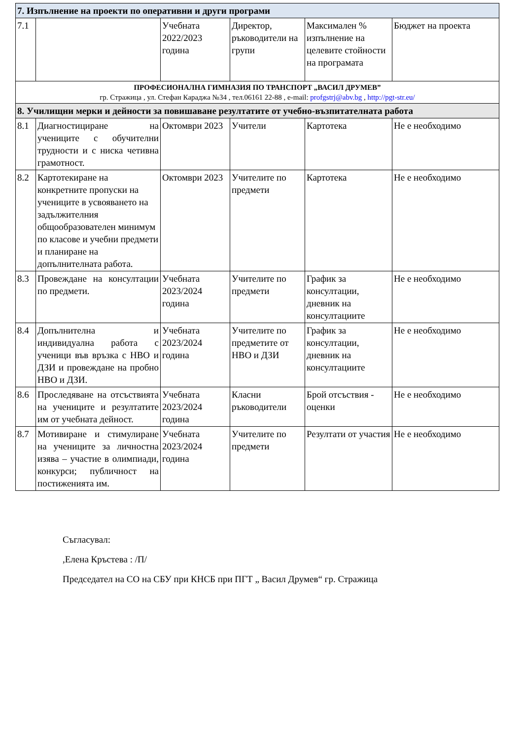| 7. Изпълнение на проекти по оперативни и други програми | | | | | |
| 7.1 | | Учебната 2022/2023 година | Директор, ръководители на групи | Максимален % изпълнение на целевите стойности на програмата | Бюджет на проекта |
| ПРОФЕСИОНАЛНА ГИМНАЗИЯ ПО ТРАНСПОРТ „ВАСИЛ ДРУМЕВ” гр. Стражица , ул. Стефан Караджа №34 , тел.06161 22-88 , e-mail: profgstrj@abv.bg , http://pgt-str.eu/ | | | | | |
| 8. Училищни мерки и дейности за повишаване резултатите от учебно-възпитателната работа | | | | | |
| 8.1 | Диагностициране на учениците с обучителни трудности и с ниска четивна грамотност. | Октомври 2023 | Учители | Картотека | Не е необходимо |
| 8.2 | Картотекиране на конкретните пропуски на учениците в усвояването на задължителния общообразователен минимум по класове и учебни предмети и планиране на допълнителната работа. | Октомври 2023 | Учителите по предмети | Картотека | Не е необходимо |
| 8.3 | Провеждане на консултации по предмети. | Учебната 2023/2024 година | Учителите по предмети | График за консултации, дневник на консултациите | Не е необходимо |
| 8.4 | Допълнителна и индивидуална работа с ученици във връзка с НВО и ДЗИ и провеждане на пробно НВО и ДЗИ. | Учебната 2023/2024 година | Учителите по предметите от НВО и ДЗИ | График за консултации, дневник на консултациите | Не е необходимо |
| 8.6 | Проследяване на отсъствията на учениците и резултатите им от учебната дейност. | Учебната 2023/2024 година | Класни ръководители | Брой отсъствия - оценки | Не е необходимо |
| 8.7 | Мотивиране и стимулиране на учениците за личностна изява – участие в олимпиади, конкурси; публичност на постиженията им. | Учебната 2023/2024 година | Учителите по предмети | Резултати от участия | Не е необходимо |
Съгласувал:
,Елена Кръстева : /П/
Председател на СО на СБУ при КНСБ при ПГТ „ Васил Друмев“ гр. Стражица